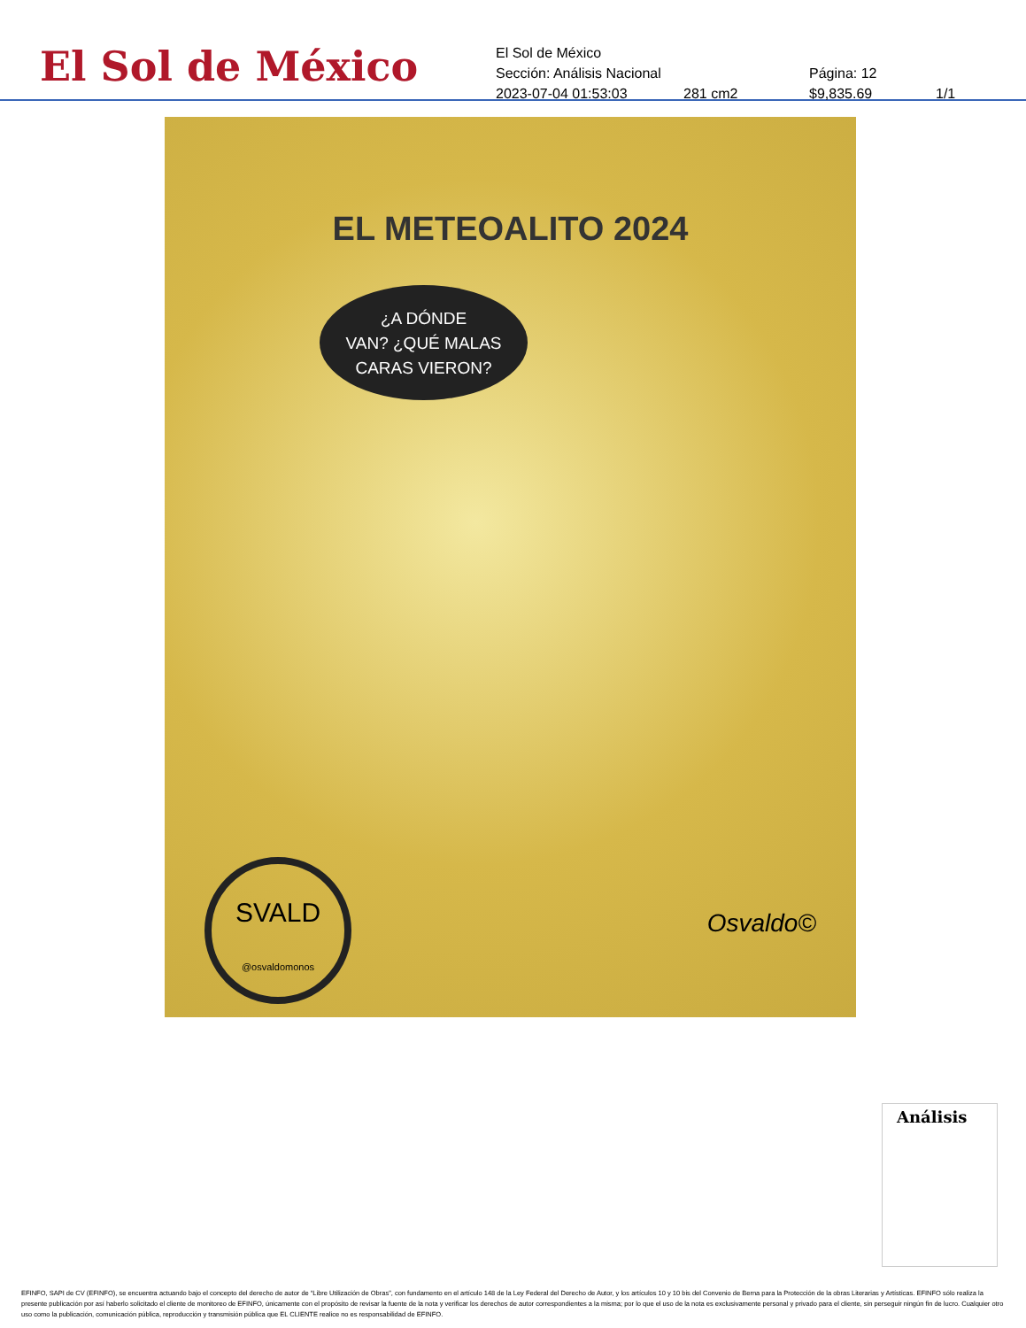El Sol de México
El Sol de México
Sección: Análisis Nacional Página: 12
2023-07-04 01:53:03 281 cm2 $9,835.69 1/1
EL METEOALITO 2024
¿A DÓNDE
VAN? ¿QUÉ MALAS
CARAS VIERON?
SVALD
@osvaldomonos
Osvaldo©
Análisis
EFINFO, SAPI de CV (EFINFO), se encuentra actuando bajo el concepto del derecho de autor de “Libre Utilización de Obras”, con fundamento en el artículo 148 de la Ley Federal del Derecho de Autor, y los artículos 10 y 10 bis del Convenio de Berna para la Protección de la obras Literarias y Artísticas. EFINFO sólo realiza la presente publicación por así haberlo solicitado el cliente de monitoreo de EFINFO, únicamente con el propósito de revisar la fuente de la nota y verificar los derechos de autor correspondientes a la misma; por lo que el uso de la nota es exclusivamente personal y privado para el cliente, sin perseguir ningún fin de lucro. Cualquier otro uso como la publicación, comunicación pública, reproducción y transmisión pública que EL CLIENTE realice no es responsabilidad de EFINFO.